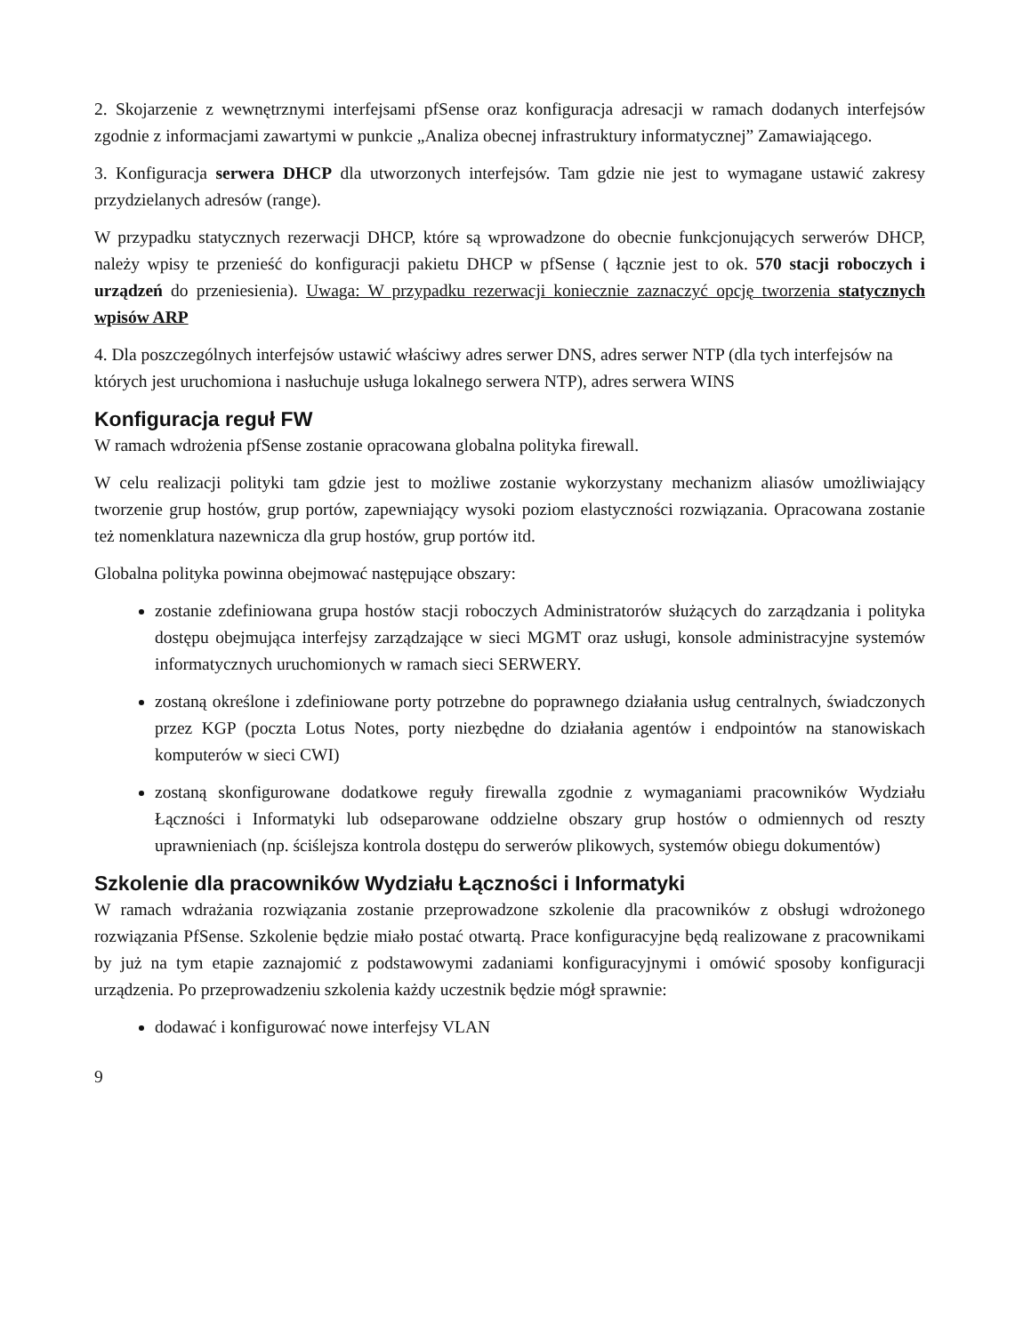2. Skojarzenie z wewnętrznymi interfejsami pfSense oraz konfiguracja adresacji w ramach dodanych interfejsów zgodnie z informacjami zawartymi w punkcie „Analiza obecnej infrastruktury informatycznej” Zamawiającego.
3. Konfiguracja serwera DHCP dla utworzonych interfejsów. Tam gdzie nie jest to wymagane ustawić zakresy przydzielanych adresów (range).
W przypadku statycznych rezerwacji DHCP, które są wprowadzone do obecnie funkcjonujących serwerów DHCP, należy wpisy te przenieść do konfiguracji pakietu DHCP w pfSense ( łącznie jest to ok. 570 stacji roboczych i urządzeń do przeniesienia). Uwaga: W przypadku rezerwacji koniecznie zaznaczyć opcję tworzenia statycznych wpisów ARP
4. Dla poszczególnych interfejsów ustawić właściwy adres serwer DNS, adres serwer NTP (dla tych interfejsów na których jest uruchomiona i nasłuchuje usługa lokalnego serwera NTP), adres serwera WINS
Konfiguracja reguł FW
W ramach wdrożenia pfSense zostanie opracowana globalna polityka firewall.
W celu realizacji polityki tam gdzie jest to możliwe zostanie wykorzystany mechanizm aliasów umożliwiający tworzenie grup hostów, grup portów, zapewniający wysoki poziom elastyczności rozwiązania. Opracowana zostanie też nomenklatura nazewnicza dla grup hostów, grup portów itd.
Globalna polityka powinna obejmować następujące obszary:
zostanie zdefiniowana grupa hostów stacji roboczych Administratorów służących do zarządzania i polityka dostępu obejmująca interfejsy zarządzające w sieci MGMT oraz usługi, konsole administracyjne systemów informatycznych uruchomionych w ramach sieci SERWERY.
zostaną określone i zdefiniowane porty potrzebne do poprawnego działania usług centralnych, świadczonych przez KGP (poczta Lotus Notes, porty niezbędne do działania agentów i endpointów na stanowiskach komputerów w sieci CWI)
zostaną skonfigurowane dodatkowe reguły firewalla zgodnie z wymaganiami pracowników Wydziału Łączności i Informatyki lub odseparowane oddzielne obszary grup hostów o odmiennych od reszty uprawnieniach (np. ściślejsza kontrola dostępu do serwerów plikowych, systemów obiegu dokumentów)
Szkolenie dla pracowników Wydziału Łączności i Informatyki
W ramach wdrażania rozwiązania zostanie przeprowadzone szkolenie dla pracowników z obsługi wdrożonego rozwiązania PfSense. Szkolenie będzie miało postać otwartą. Prace konfiguracyjne będą realizowane z pracownikami by już na tym etapie zaznajomić z podstawowymi zadaniami konfiguracyjnymi i omówić sposoby konfiguracji urządzenia. Po przeprowadzeniu szkolenia każdy uczestnik będzie mógł sprawnie:
dodawać i konfigurować nowe interfejsy VLAN
9